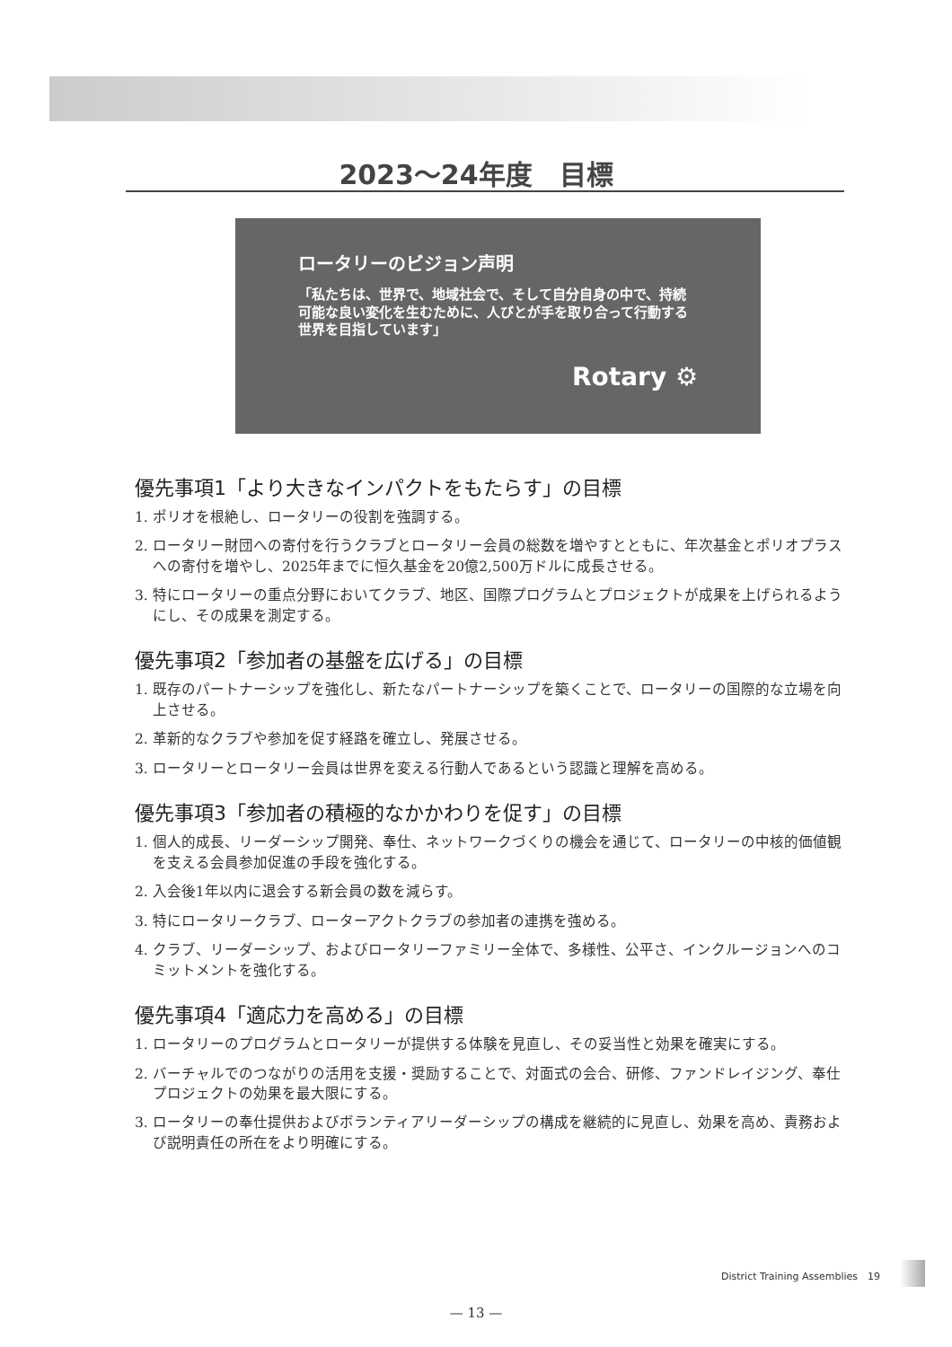2023～24年度　目標
ロータリーのビジョン声明
「私たちは、世界で、地域社会で、そして自分自身の中で、持続可能な良い変化を生むために、人びとが手を取り合って行動する世界を目指しています」
Rotary ⚙
優先事項1「より大きなインパクトをもたらす」の目標
1. ポリオを根絶し、ロータリーの役割を強調する。
2. ロータリー財団への寄付を行うクラブとロータリー会員の総数を増やすとともに、年次基金とポリオプラスへの寄付を増やし、2025年までに恒久基金を20億2,500万ドルに成長させる。
3. 特にロータリーの重点分野においてクラブ、地区、国際プログラムとプロジェクトが成果を上げられるようにし、その成果を測定する。
優先事項2「参加者の基盤を広げる」の目標
1. 既存のパートナーシップを強化し、新たなパートナーシップを築くことで、ロータリーの国際的な立場を向上させる。
2. 革新的なクラブや参加を促す経路を確立し、発展させる。
3. ロータリーとロータリー会員は世界を変える行動人であるという認識と理解を高める。
優先事項3「参加者の積極的なかかわりを促す」の目標
1. 個人的成長、リーダーシップ開発、奉仕、ネットワークづくりの機会を通じて、ロータリーの中核的価値観を支える会員参加促進の手段を強化する。
2. 入会後1年以内に退会する新会員の数を減らす。
3. 特にロータリークラブ、ローターアクトクラブの参加者の連携を強める。
4. クラブ、リーダーシップ、およびロータリーファミリー全体で、多様性、公平さ、インクルージョンへのコミットメントを強化する。
優先事項4「適応力を高める」の目標
1. ロータリーのプログラムとロータリーが提供する体験を見直し、その妥当性と効果を確実にする。
2. バーチャルでのつながりの活用を支援・奨励することで、対面式の会合、研修、ファンドレイジング、奉仕プロジェクトの効果を最大限にする。
3. ロータリーの奉仕提供およびボランティアリーダーシップの構成を継続的に見直し、効果を高め、責務および説明責任の所在をより明確にする。
District Training Assemblies　19
— 13 —